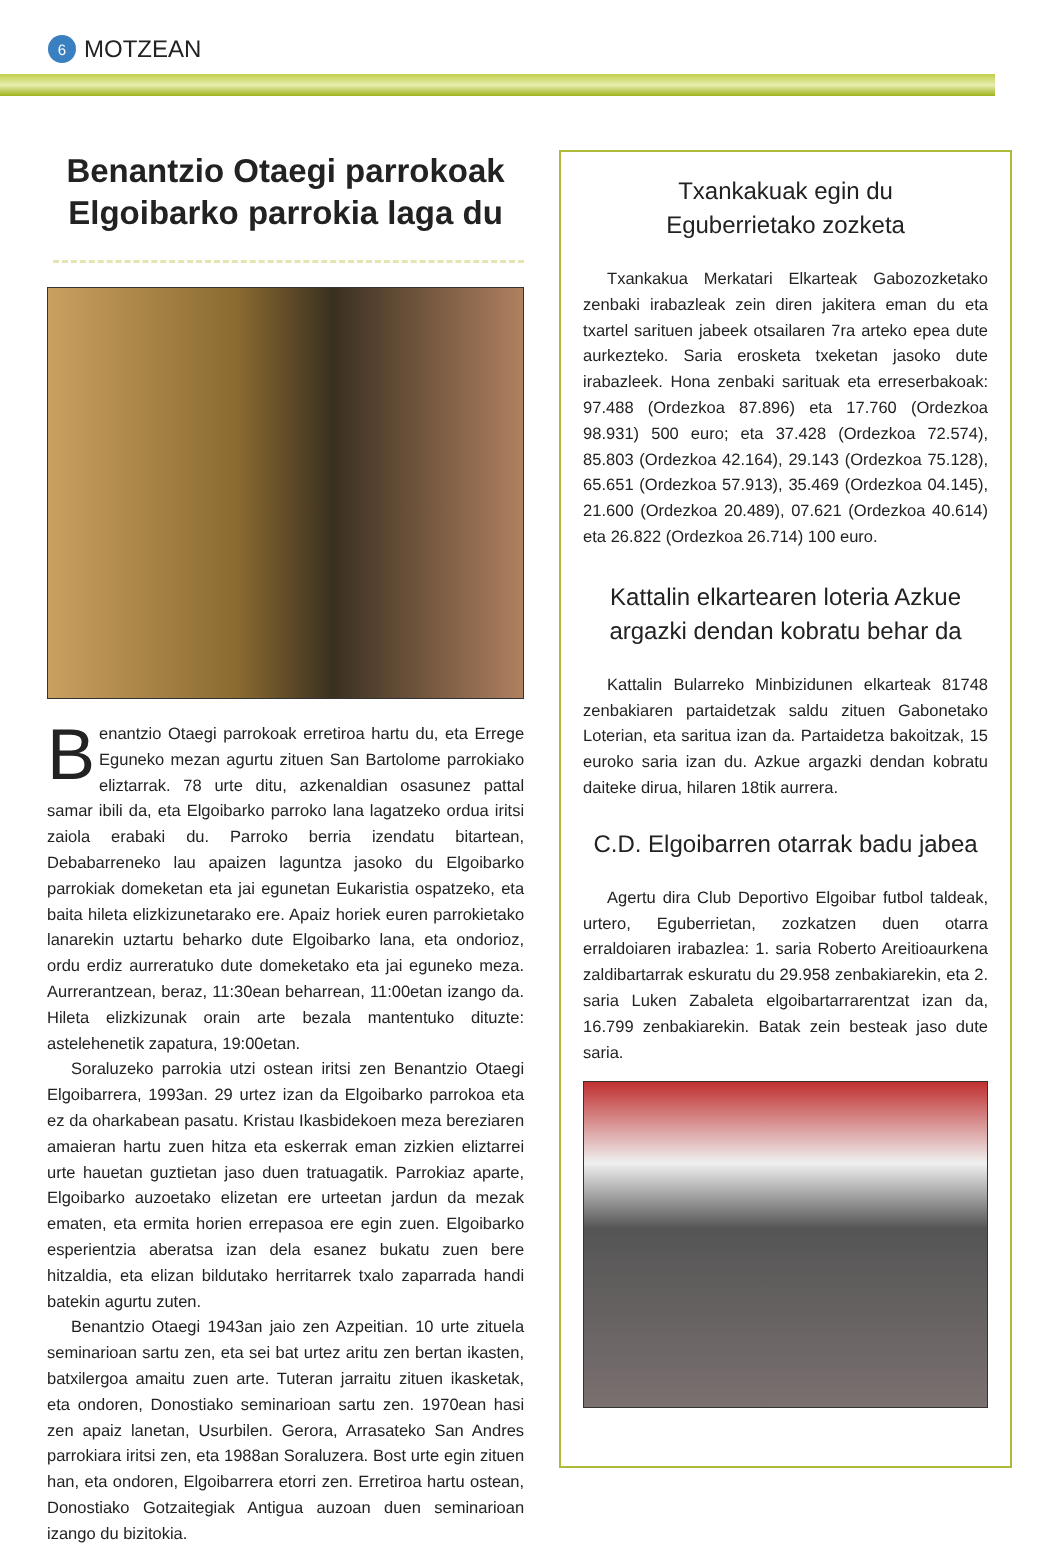6 MOTZEAN
Benantzio Otaegi parrokoak Elgoibarko parrokia laga du
Benantzio Otaegi parrokoak erretiroa hartu du, eta Errege Eguneko mezan agurtu zituen San Bartolome parrokiako eliztarrak. 78 urte ditu, azkenaldian osasunez pattal samar ibili da, eta Elgoibarko parroko lana lagatzeko ordua iritsi zaiola erabaki du. Parroko berria izendatu bitartean, Debabarreneko lau apaizen laguntza jasoko du Elgoibarko parrokiak domeketan eta jai egunetan Eukaristia ospatzeko, eta baita hileta elizkizunetarako ere. Apaiz horiek euren parrokietako lanarekin uztartu beharko dute Elgoibarko lana, eta ondorioz, ordu erdiz aurreratuko dute domeketako eta jai eguneko meza. Aurrerantzean, beraz, 11:30ean beharrean, 11:00etan izango da. Hileta elizkizunak orain arte bezala mantentuko dituzte: astelehenetik zapatura, 19:00etan.
Soraluzeko parrokia utzi ostean iritsi zen Benantzio Otaegi Elgoibarrera, 1993an. 29 urtez izan da Elgoibarko parrokoa eta ez da oharkabean pasatu. Kristau Ikasbidekoen meza bereziaren amaieran hartu zuen hitza eta eskerrak eman zizkien eliztarrei urte hauetan guztietan jaso duen tratuagatik. Parrokiaz aparte, Elgoibarko auzoetako elizetan ere urteetan jardun da mezak ematen, eta ermita horien errepasoa ere egin zuen. Elgoibarko esperientzia aberatsa izan dela esanez bukatu zuen bere hitzaldia, eta elizan bildutako herritarrek txalo zaparrada handi batekin agurtu zuten.
Benantzio Otaegi 1943an jaio zen Azpeitian. 10 urte zituela seminarioan sartu zen, eta sei bat urtez aritu zen bertan ikasten, batxilergoa amaitu zuen arte. Tuteran jarraitu zituen ikasketak, eta ondoren, Donostiako seminarioan sartu zen. 1970ean hasi zen apaiz lanetan, Usurbilen. Gerora, Arrasateko San Andres parrokiara iritsi zen, eta 1988an Soraluzera. Bost urte egin zituen han, eta ondoren, Elgoibarrera etorri zen. Erretiroa hartu ostean, Donostiako Gotzaitegiak Antigua auzoan duen seminarioan izango du bizitokia.
Txankakuak egin du
Eguberrietako zozketa
Txankakua Merkatari Elkarteak Gabozozketako zenbaki irabazleak zein diren jakitera eman du eta txartel sarituen jabeek otsailaren 7ra arteko epea dute aurkezteko. Saria erosketa txeketan jasoko dute irabazleek. Hona zenbaki sarituak eta erreserbakoak: 97.488 (Ordezkoa 87.896) eta 17.760 (Ordezkoa 98.931) 500 euro; eta 37.428 (Ordezkoa 72.574), 85.803 (Ordezkoa 42.164), 29.143 (Ordezkoa 75.128), 65.651 (Ordezkoa 57.913), 35.469 (Ordezkoa 04.145), 21.600 (Ordezkoa 20.489), 07.621 (Ordezkoa 40.614) eta 26.822 (Ordezkoa 26.714) 100 euro.
Kattalin elkartearen loteria Azkue argazki dendan kobratu behar da
Kattalin Bularreko Minbizidunen elkarteak 81748 zenbakiaren partaidetzak saldu zituen Gabonetako Loterian, eta saritua izan da. Partaidetza bakoitzak, 15 euroko saria izan du. Azkue argazki dendan kobratu daiteke dirua, hilaren 18tik aurrera.
C.D. Elgoibarren otarrak badu jabea
Agertu dira Club Deportivo Elgoibar futbol taldeak, urtero, Eguberrietan, zozkatzen duen otarra erraldoiaren irabazlea: 1. saria Roberto Areitioaurkena zaldibartarrak eskuratu du 29.958 zenbakiarekin, eta 2. saria Luken Zabaleta elgoibartarrarentzat izan da, 16.799 zenbakiarekin. Batak zein besteak jaso dute saria.